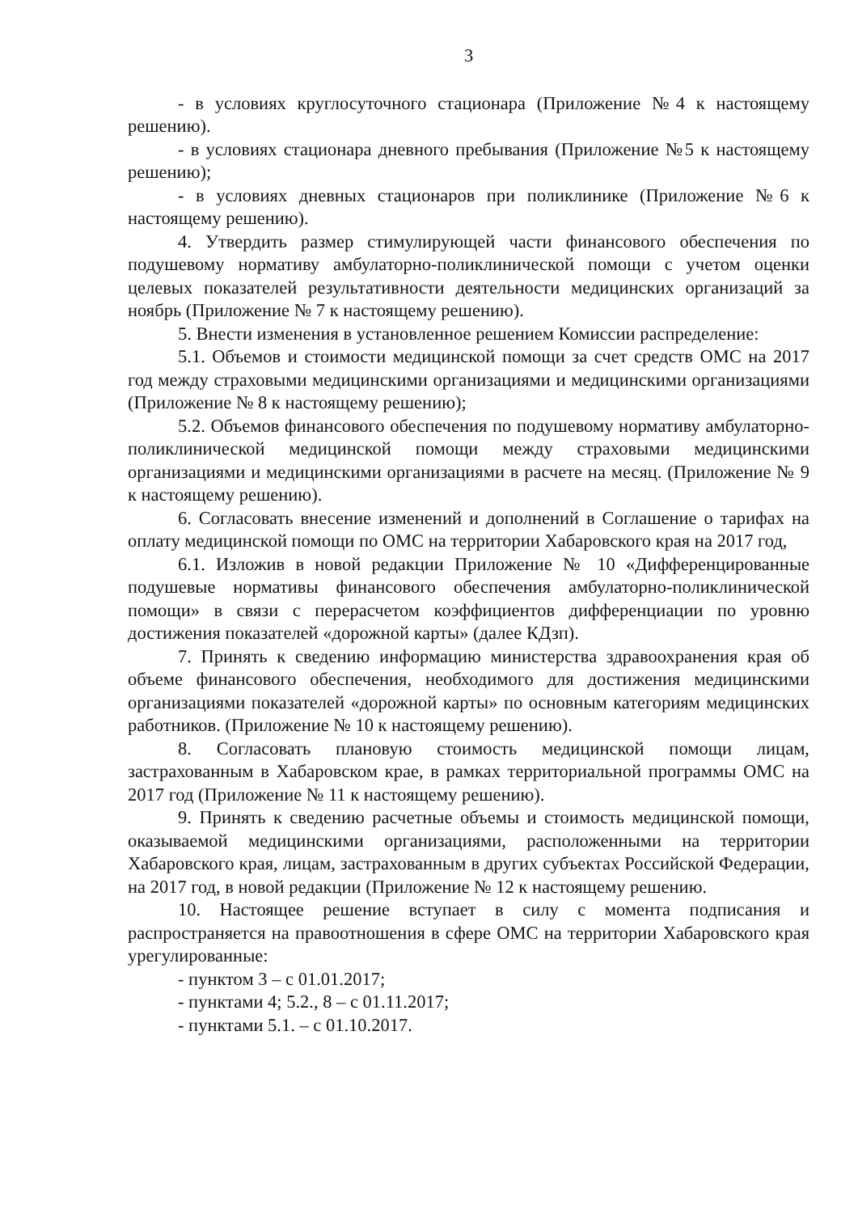3
- в условиях круглосуточного стационара (Приложение №4 к настоящему решению).
- в условиях стационара дневного пребывания (Приложение №5 к настоящему решению);
- в условиях дневных стационаров при поликлинике (Приложение №6 к настоящему решению).
4. Утвердить размер стимулирующей части финансового обеспечения по подушевому нормативу амбулаторно-поликлинической помощи с учетом оценки целевых показателей результативности деятельности медицинских организаций за ноябрь (Приложение № 7 к настоящему решению).
5. Внести изменения в установленное решением Комиссии распределение:
5.1. Объемов и стоимости медицинской помощи за счет средств ОМС на 2017 год между страховыми медицинскими организациями и медицинскими организациями (Приложение № 8 к настоящему решению);
5.2. Объемов финансового обеспечения по подушевому нормативу амбулаторно-поликлинической медицинской помощи между страховыми медицинскими организациями и медицинскими организациями в расчете на месяц. (Приложение № 9 к настоящему решению).
6. Согласовать внесение изменений и дополнений в Соглашение о тарифах на оплату медицинской помощи по ОМС на территории Хабаровского края на 2017 год,
6.1. Изложив в новой редакции Приложение № 10 «Дифференцированные подушевые нормативы финансового обеспечения амбулаторно-поликлинической помощи» в связи с перерасчетом коэффициентов дифференциации по уровню достижения показателей «дорожной карты» (далее КДзп).
7. Принять к сведению информацию министерства здравоохранения края об объеме финансового обеспечения, необходимого для достижения медицинскими организациями показателей «дорожной карты» по основным категориям медицинских работников. (Приложение № 10 к настоящему решению).
8. Согласовать плановую стоимость медицинской помощи лицам, застрахованным в Хабаровском крае, в рамках территориальной программы ОМС на 2017 год (Приложение № 11 к настоящему решению).
9. Принять к сведению расчетные объемы и стоимость медицинской помощи, оказываемой медицинскими организациями, расположенными на территории Хабаровского края, лицам, застрахованным в других субъектах Российской Федерации, на 2017 год, в новой редакции (Приложение № 12 к настоящему решению.
10. Настоящее решение вступает в силу с момента подписания и распространяется на правоотношения в сфере ОМС на территории Хабаровского края урегулированные:
- пунктом 3 – с 01.01.2017;
- пунктами 4; 5.2., 8 – с 01.11.2017;
- пунктами 5.1. – с 01.10.2017.